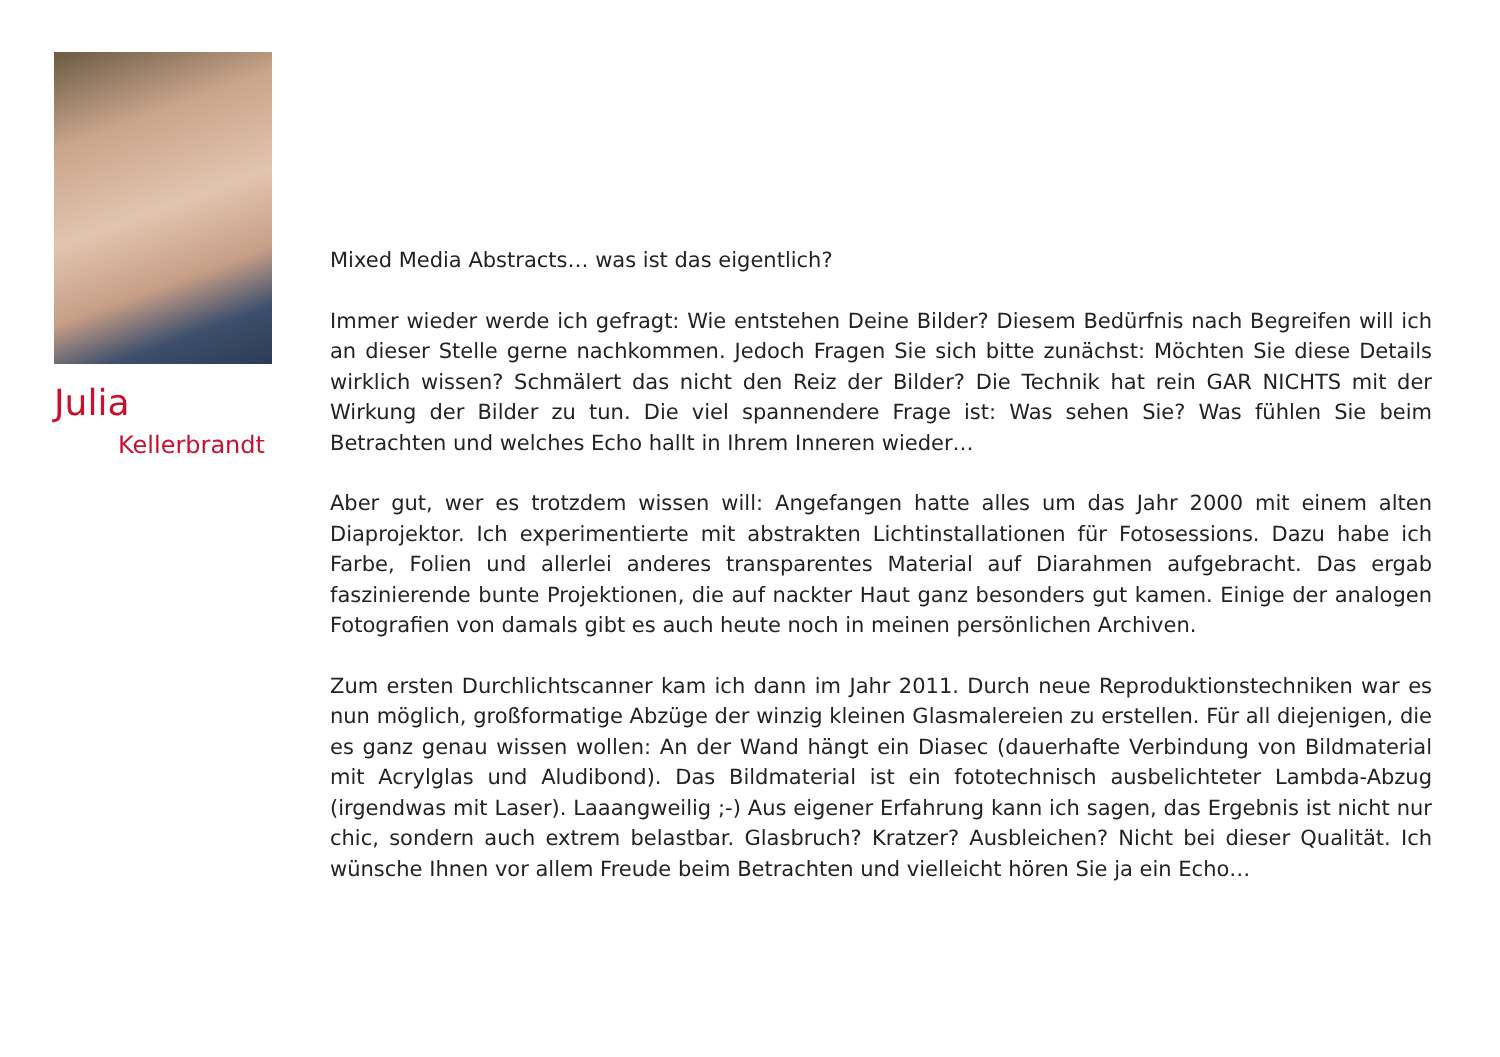Julia
Kellerbrandt
Mixed Media Abstracts… was ist das eigentlich?
Immer wieder werde ich gefragt: Wie entstehen Deine Bilder? Diesem Bedürfnis nach Begreifen will ich an dieser Stelle gerne nachkommen. Jedoch Fragen Sie sich bitte zunächst: Möchten Sie diese Details wirklich wissen? Schmälert das nicht den Reiz der Bilder? Die Technik hat rein GAR NICHTS mit der Wirkung der Bilder zu tun. Die viel spannendere Frage ist: Was sehen Sie? Was fühlen Sie beim Betrachten und welches Echo hallt in Ihrem Inneren wieder…
Aber gut, wer es trotzdem wissen will: Angefangen hatte alles um das Jahr 2000 mit einem alten Diaprojektor. Ich experimentierte mit abstrakten Lichtinstallationen für Fotosessions. Dazu habe ich Farbe, Folien und allerlei anderes transparentes Material auf Diarahmen aufgebracht. Das ergab faszinierende bunte Projektionen, die auf nackter Haut ganz besonders gut kamen. Einige der analogen Fotografien von damals gibt es auch heute noch in meinen persönlichen Archiven.
Zum ersten Durchlichtscanner kam ich dann im Jahr 2011. Durch neue Reproduktionstechniken war es nun möglich, großformatige Abzüge der winzig kleinen Glasmalereien zu erstellen. Für all diejenigen, die es ganz genau wissen wollen: An der Wand hängt ein Diasec (dauerhafte Verbindung von Bildmaterial mit Acrylglas und Aludibond). Das Bildmaterial ist ein fototechnisch ausbelichteter Lambda-Abzug (irgendwas mit Laser). Laaangweilig ;-) Aus eigener Erfahrung kann ich sagen, das Ergebnis ist nicht nur chic, sondern auch extrem belastbar. Glasbruch? Kratzer? Ausbleichen? Nicht bei dieser Qualität. Ich wünsche Ihnen vor allem Freude beim Betrachten und vielleicht hören Sie ja ein Echo…